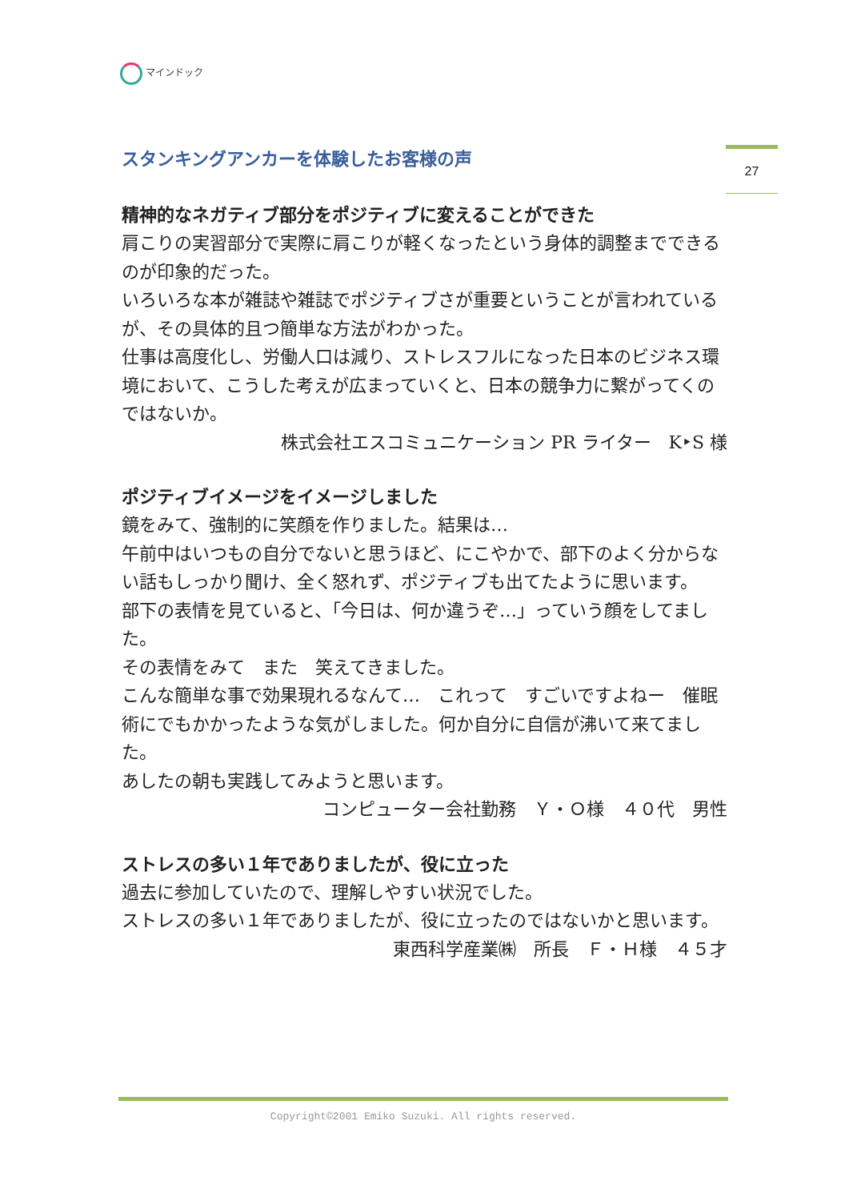マインドック
27
スタンキングアンカーを体験したお客様の声
精神的なネガティブ部分をポジティブに変えることができた
肩こりの実習部分で実際に肩こりが軽くなったという身体的調整までできるのが印象的だった。
いろいろな本が雑誌や雑誌でポジティブさが重要ということが言われているが、その具体的且つ簡単な方法がわかった。
仕事は高度化し、労働人口は減り、ストレスフルになった日本のビジネス環境において、こうした考えが広まっていくと、日本の競争力に繋がってくのではないか。
株式会社エスコミュニケーション PR ライター　K‣S 様
ポジティブイメージをイメージしました
鏡をみて、強制的に笑顔を作りました。結果は…
午前中はいつもの自分でないと思うほど、にこやかで、部下のよく分からない話もしっかり聞け、全く怒れず、ポジティブも出てたように思います。
部下の表情を見ていると、「今日は、何か違うぞ…」っていう顔をしてました。
その表情をみて　また　笑えてきました。
こんな簡単な事で効果現れるなんて…　これって　すごいですよねー　催眠術にでもかかったような気がしました。何か自分に自信が沸いて来てました。
あしたの朝も実践してみようと思います。
コンピューター会社勤務　Ｙ・Ｏ様　４０代　男性
ストレスの多い１年でありましたが、役に立った
過去に参加していたので、理解しやすい状況でした。
ストレスの多い１年でありましたが、役に立ったのではないかと思います。
東西科学産業㈱　所長　Ｆ・Ｈ様　４５才
Copyright©2001 Emiko Suzuki. All rights reserved.